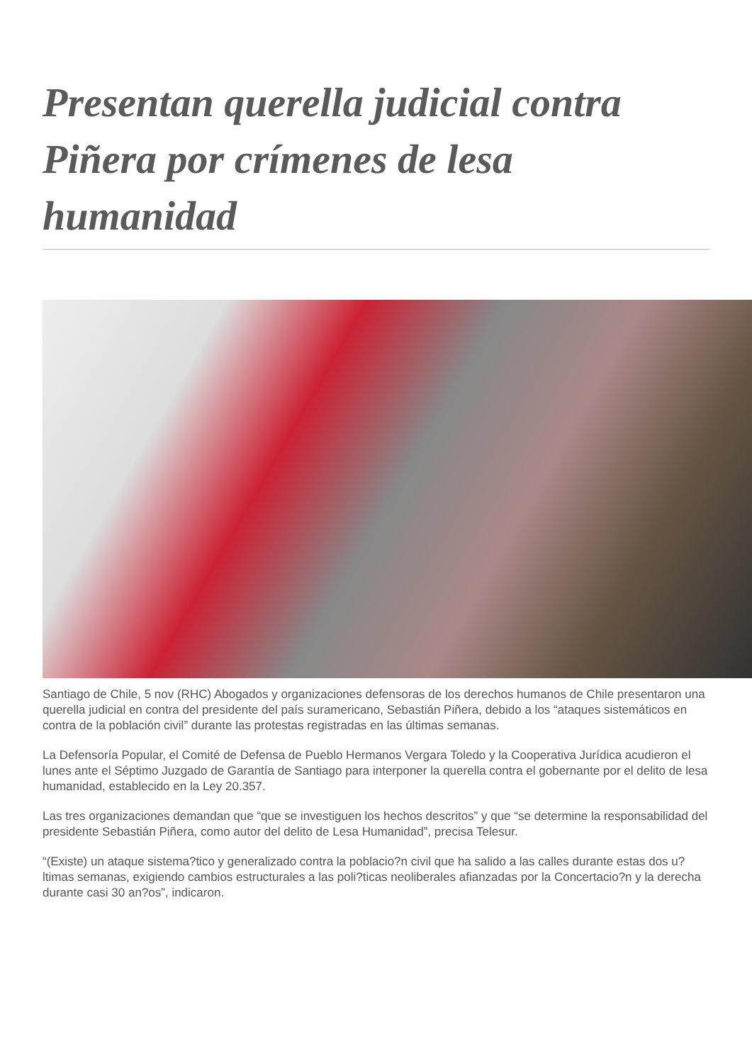Presentan querella judicial contra Piñera por crímenes de lesa humanidad
Santiago de Chile, 5 nov (RHC) Abogados y organizaciones defensoras de los derechos humanos de Chile presentaron una querella judicial en contra del presidente del país suramericano, Sebastián Piñera, debido a los “ataques sistemáticos en contra de la población civil” durante las protestas registradas en las últimas semanas.
La Defensoría Popular, el Comité de Defensa de Pueblo Hermanos Vergara Toledo y la Cooperativa Jurídica acudieron el lunes ante el Séptimo Juzgado de Garantía de Santiago para interponer la querella contra el gobernante por el delito de lesa humanidad, establecido en la Ley 20.357.
Las tres organizaciones demandan que “que se investiguen los hechos descritos” y que “se determine la responsabilidad del presidente Sebastián Piñera, como autor del delito de Lesa Humanidad”, precisa Telesur.
“(Existe) un ataque sistema?tico y generalizado contra la poblacio?n civil que ha salido a las calles durante estas dos u?ltimas semanas, exigiendo cambios estructurales a las poli?ticas neoliberales afianzadas por la Concertacio?n y la derecha durante casi 30 an?os”, indicaron.